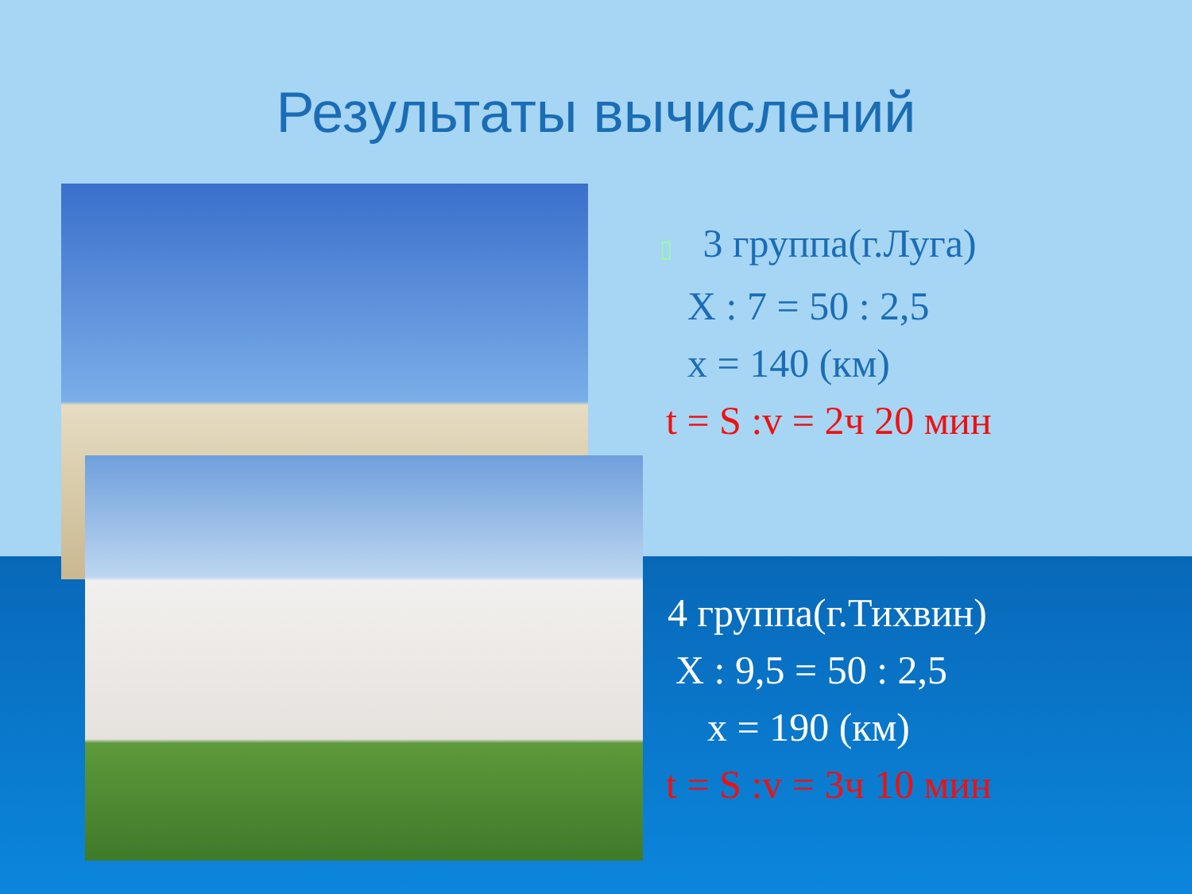Результаты вычислений
▯ 3 группа(г.Луга)
X : 7 = 50 : 2,5
x = 140 (км)
t = S :v = 2ч 20 мин
4 группа(г.Тихвин)
X : 9,5 = 50 : 2,5
x = 190 (км)
t = S :v = 3ч 10 мин